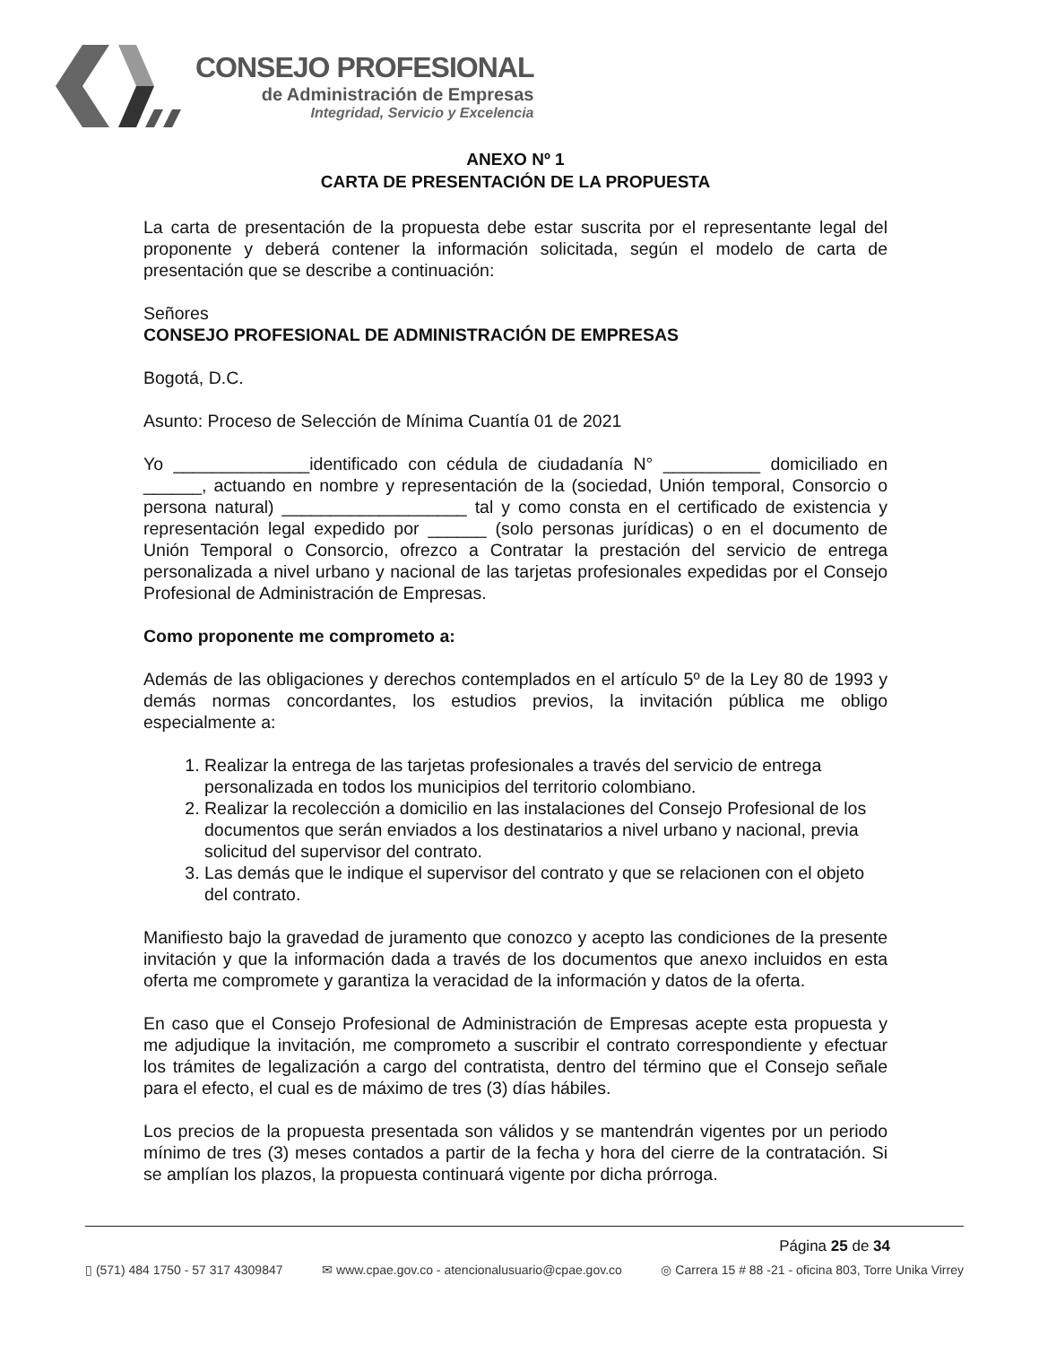CONSEJO PROFESIONAL
de Administración de Empresas
Integridad, Servicio y Excelencia
ANEXO Nº 1
CARTA DE PRESENTACIÓN DE LA PROPUESTA
La carta de presentación de la propuesta debe estar suscrita por el representante legal del proponente y deberá contener la información solicitada, según el modelo de carta de presentación que se describe a continuación:
Señores
CONSEJO PROFESIONAL DE ADMINISTRACIÓN DE EMPRESAS
Bogotá, D.C.
Asunto: Proceso de Selección de Mínima Cuantía 01 de 2021
Yo ______________identificado con cédula de ciudadanía N° __________ domiciliado en ______, actuando en nombre y representación de la (sociedad, Unión temporal, Consorcio o persona natural) ___________________ tal y como consta en el certificado de existencia y representación legal expedido por ______ (solo personas jurídicas) o en el documento de Unión Temporal o Consorcio, ofrezco a Contratar la prestación del servicio de entrega personalizada a nivel urbano y nacional de las tarjetas profesionales expedidas por el Consejo Profesional de Administración de Empresas.
Como proponente me comprometo a:
Además de las obligaciones y derechos contemplados en el artículo 5º de la Ley 80 de 1993 y demás normas concordantes, los estudios previos, la invitación pública me obligo especialmente a:
1. Realizar la entrega de las tarjetas profesionales a través del servicio de entrega personalizada en todos los municipios del territorio colombiano.
2. Realizar la recolección a domicilio en las instalaciones del Consejo Profesional de los documentos que serán enviados a los destinatarios a nivel urbano y nacional, previa solicitud del supervisor del contrato.
3. Las demás que le indique el supervisor del contrato y que se relacionen con el objeto del contrato.
Manifiesto bajo la gravedad de juramento que conozco y acepto las condiciones de la presente invitación y que la información dada a través de los documentos que anexo incluidos en esta oferta me compromete y garantiza la veracidad de la información y datos de la oferta.
En caso que el Consejo Profesional de Administración de Empresas acepte esta propuesta y me adjudique la invitación, me comprometo a suscribir el contrato correspondiente y efectuar los trámites de legalización a cargo del contratista, dentro del término que el Consejo señale para el efecto, el cual es de máximo de tres (3) días hábiles.
Los precios de la propuesta presentada son válidos y se mantendrán vigentes por un periodo mínimo de tres (3) meses contados a partir de la fecha y hora del cierre de la contratación. Si se amplían los plazos, la propuesta continuará vigente por dicha prórroga.
Página 25 de 34
▯ (571) 484 1750 - 57 317 4309847 ✉ www.cpae.gov.co - atencionalusuario@cpae.gov.co ◎ Carrera 15 # 88 -21 - oficina 803, Torre Unika Virrey